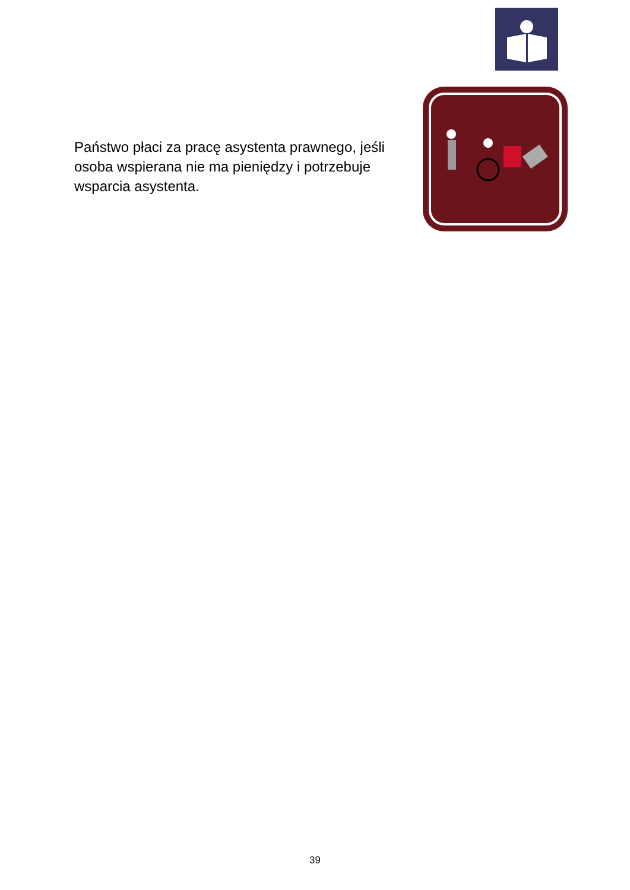Państwo płaci za pracę asystenta prawnego, jeśli osoba wspierana nie ma pieniędzy i potrzebuje wsparcia asystenta.
39